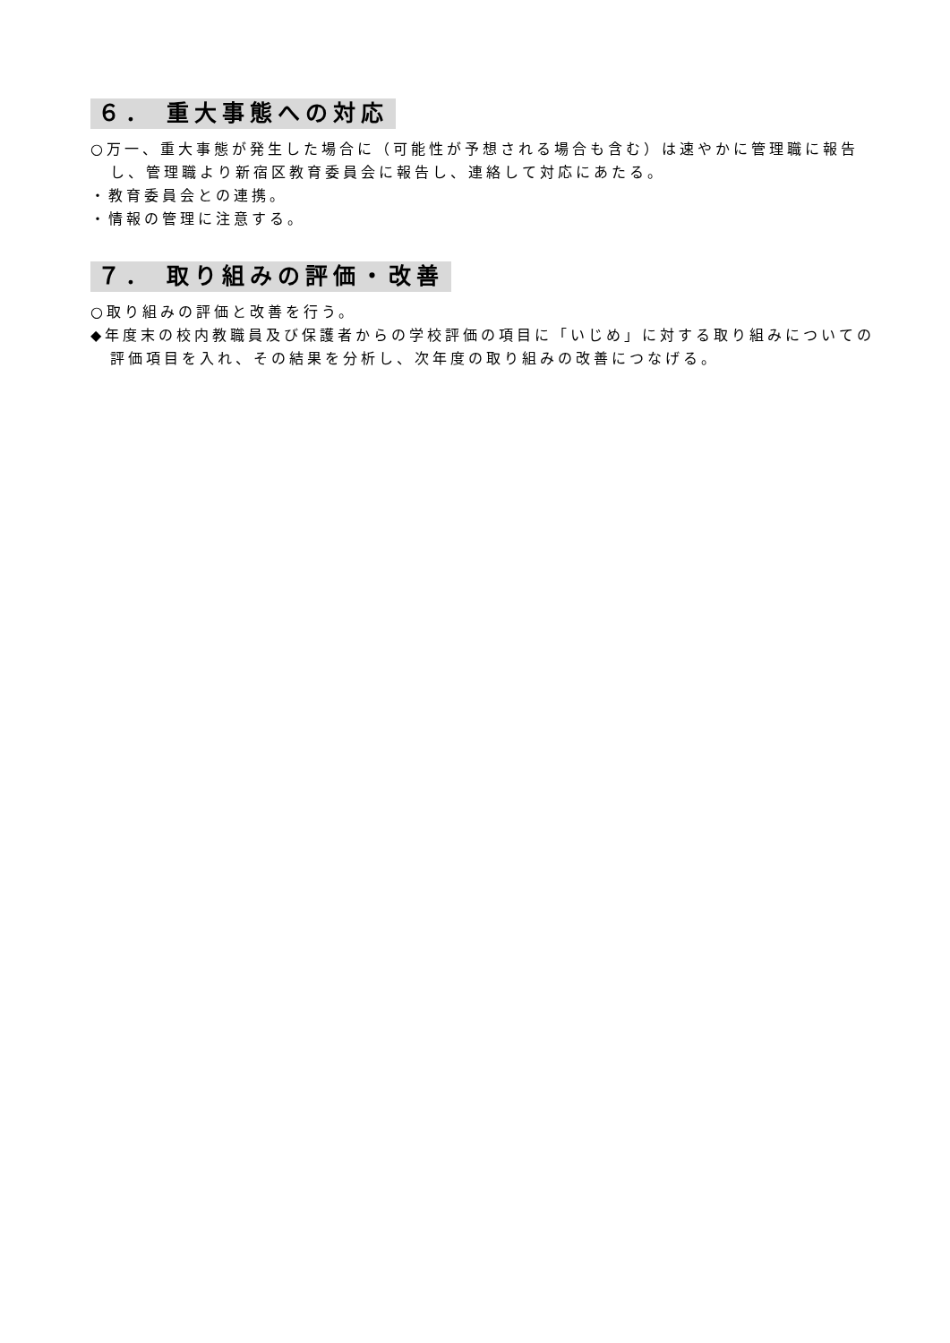６． 重大事態への対応
○万一、重大事態が発生した場合に（可能性が予想される場合も含む）は速やかに管理職に報告し、管理職より新宿区教育委員会に報告し、連絡して対応にあたる。
・教育委員会との連携。
・情報の管理に注意する。
７． 取り組みの評価・改善
○取り組みの評価と改善を行う。
◆年度末の校内教職員及び保護者からの学校評価の項目に「いじめ」に対する取り組みについての評価項目を入れ、その結果を分析し、次年度の取り組みの改善につなげる。